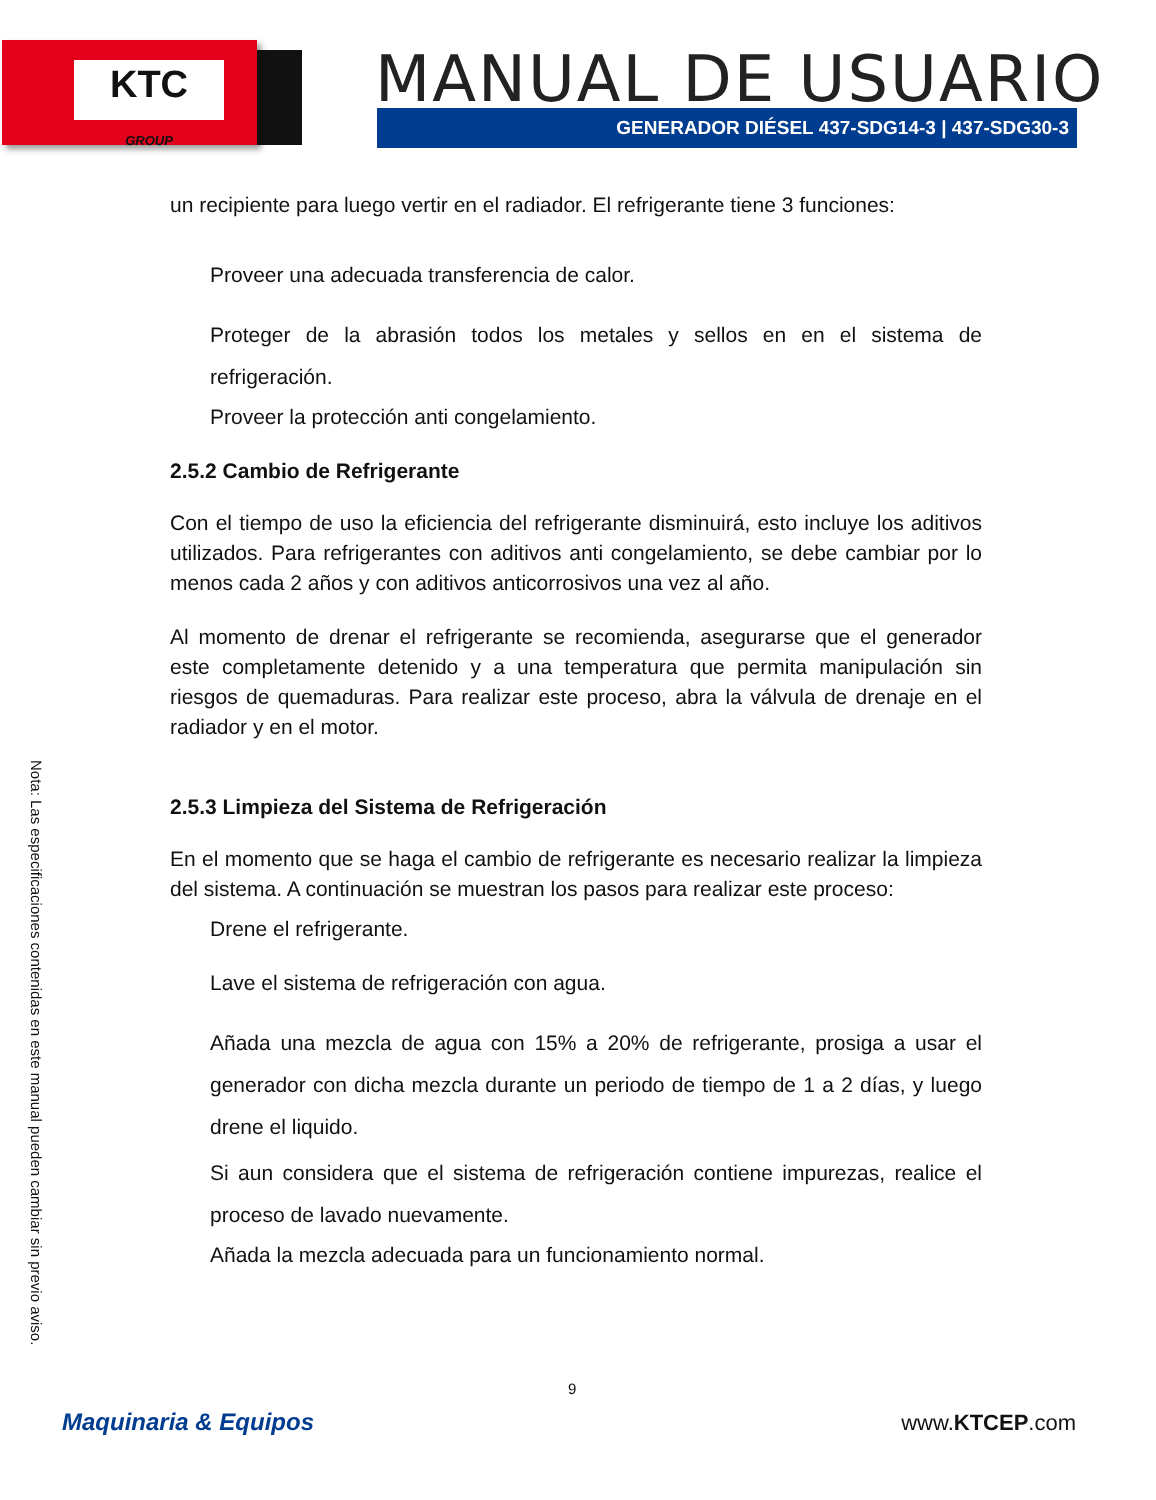KTC
GROUP
MANUAL DE USUARIO
GENERADOR DIÉSEL 437-SDG14-3 | 437-SDG30-3
un recipiente para luego vertir en el radiador. El refrigerante tiene 3 funciones:
Proveer una adecuada transferencia de calor.
Proteger de la abrasión todos los metales y sellos en en el sistema de refrigeración.
Proveer la protección anti congelamiento.
2.5.2 Cambio de Refrigerante
Con el tiempo de uso la eficiencia del refrigerante disminuirá, esto incluye los aditivos utilizados. Para refrigerantes con aditivos anti congelamiento, se debe cambiar por lo menos cada 2 años y con aditivos anticorrosivos una vez al año.
Al momento de drenar el refrigerante se recomienda, asegurarse que el generador este completamente detenido y a una temperatura que permita manipulación sin riesgos de quemaduras. Para realizar este proceso, abra la válvula de drenaje en el radiador y en el motor.
2.5.3 Limpieza del Sistema de Refrigeración
En el momento que se haga el cambio de refrigerante es necesario realizar la limpieza del sistema. A continuación se muestran los pasos para realizar este proceso:
Drene el refrigerante.
Lave el sistema de refrigeración con agua.
Añada una mezcla de agua con 15% a 20% de refrigerante, prosiga a usar el generador con dicha mezcla durante un periodo de tiempo de 1 a 2 días, y luego drene el liquido.
Si aun considera que el sistema de refrigeración contiene impurezas, realice el proceso de lavado nuevamente.
Añada la mezcla adecuada para un funcionamiento normal.
Nota: Las especificaciones contenidas en este manual pueden cambiar sin previo aviso.
9
Maquinaria & Equipos www.KTCEP.com